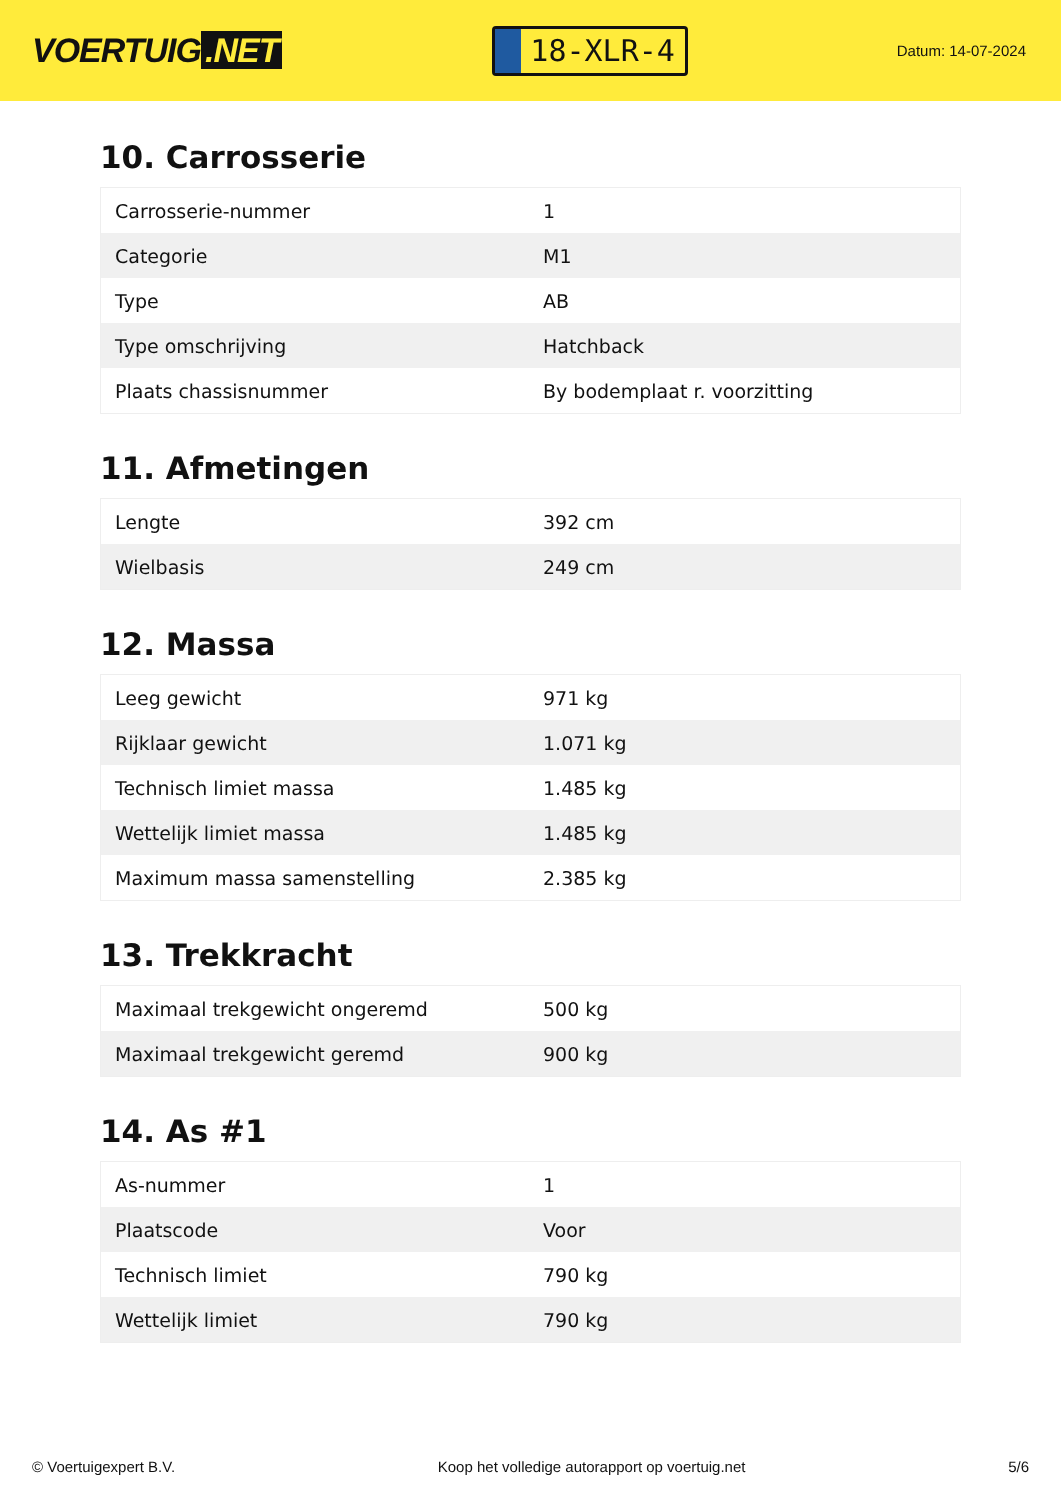VOERTUIG.NET
18-XLR-4
Datum: 14-07-2024
10. Carrosserie
| Carrosserie-nummer | 1 |
| Categorie | M1 |
| Type | AB |
| Type omschrijving | Hatchback |
| Plaats chassisnummer | By bodemplaat r. voorzitting |
11. Afmetingen
| Lengte | 392 cm |
| Wielbasis | 249 cm |
12. Massa
| Leeg gewicht | 971 kg |
| Rijklaar gewicht | 1.071 kg |
| Technisch limiet massa | 1.485 kg |
| Wettelijk limiet massa | 1.485 kg |
| Maximum massa samenstelling | 2.385 kg |
13. Trekkracht
| Maximaal trekgewicht ongeremd | 500 kg |
| Maximaal trekgewicht geremd | 900 kg |
14. As #1
| As-nummer | 1 |
| Plaatscode | Voor |
| Technisch limiet | 790 kg |
| Wettelijk limiet | 790 kg |
© Voertuigexpert B.V. Koop het volledige autorapport op voertuig.net 5/6